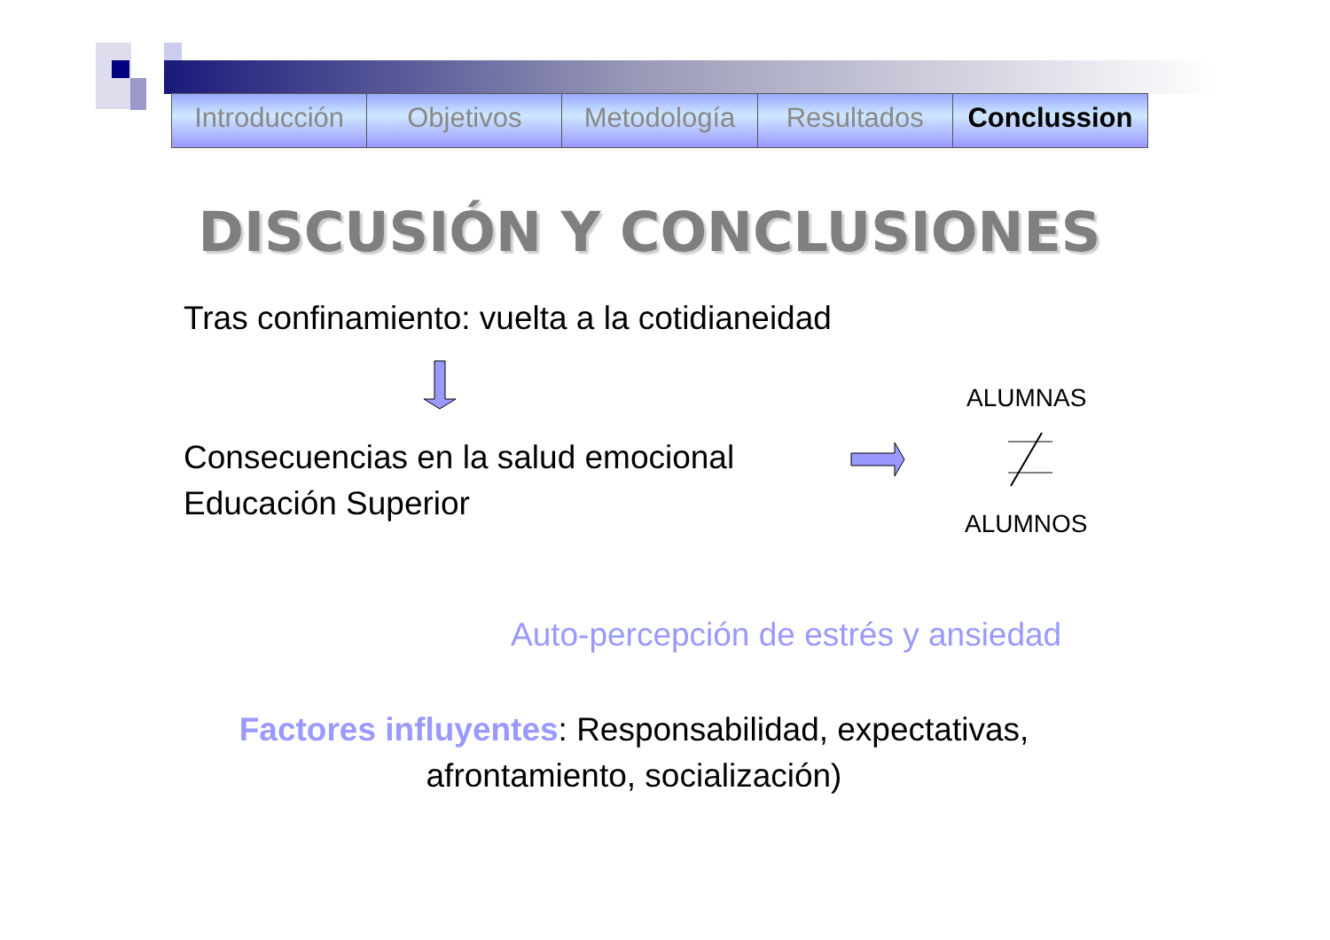Introducción Objetivos Metodología Resultados Conclussion
DISCUSIÓN Y CONCLUSIONES
Tras confinamiento: vuelta a la cotidianeidad
ALUMNAS
Consecuencias en la salud emocional
Educación Superior
ALUMNOS
Auto-percepción de estrés y ansiedad
Factores influyentes: Responsabilidad, expectativas,
afrontamiento, socialización)